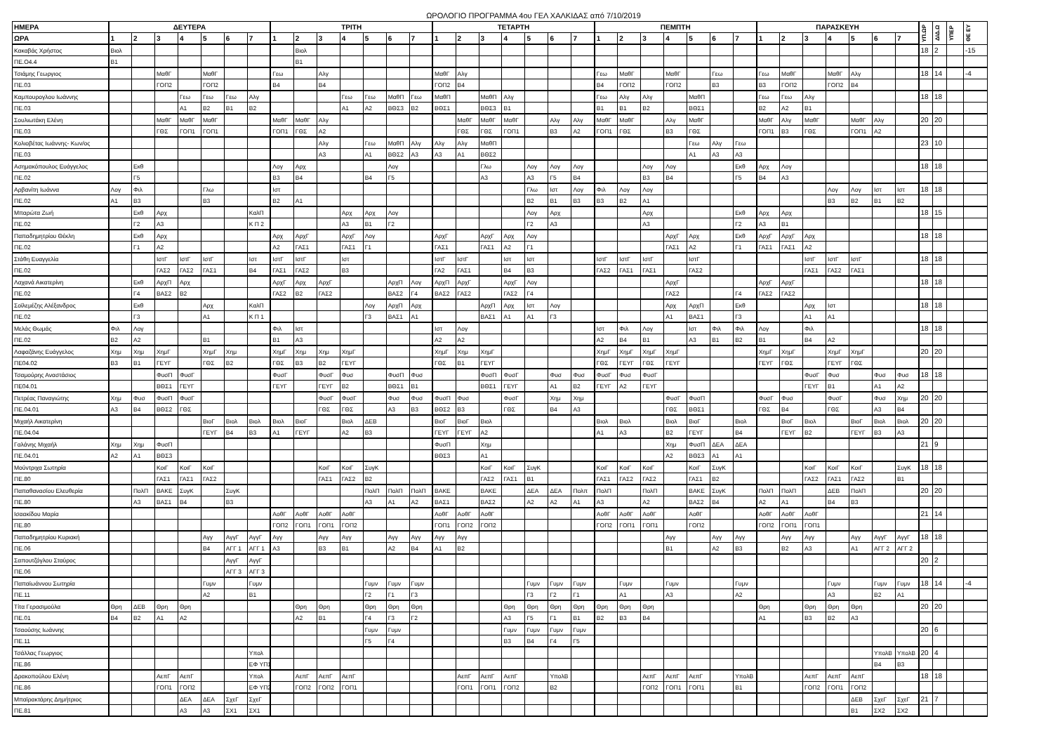ΩΡΟΛΟΓΙΟ ΠΡΟΓΡΑΜΜΑ 4ου ΓΕΛ ΧΑΛΚΙΔΑΣ από 7/10/2019
| ΗΜΕΡΑ | ΔΕΥΤΕΡΑ | | | | | | | ΤΡΙΤΗ | | | | | | | ΤΕΤΑΡΤΗ | | | | | | | ΠΕΜΠΤΗ | | | | | | | ΠΑΡΑΣΚΕΥΗ | | | | | | | ΥΠ.ΩΡ | ΔΙΔ.Ω | ΥΠΕΡ | ΘΕ ΕΥ |
| --- | --- | --- | --- | --- | --- | --- | --- | --- | --- | --- | --- | --- | --- | --- | --- | --- | --- | --- | --- | --- | --- | --- | --- | --- | --- | --- | --- | --- | --- | --- | --- | --- | --- | --- | --- | --- | --- | --- | --- |
| ΩΡΑ | 1 | 2 | 3 | 4 | 5 | 6 | 7 | 1 | 2 | 3 | 4 | 5 | 6 | 7 | 1 | 2 | 3 | 4 | 5 | 6 | 7 | 1 | 2 | 3 | 4 | 5 | 6 | 7 | 1 | 2 | 3 | 4 | 5 | 6 | 7 | | | | |
| Κακαβάς Χρήστος | Βιολ | | | | | | | | Βιολ | | | | | | | | | | | | | | | | | | | | | | | | | | | 18 | 2 | | -15 |
| ΠΕ.Ο4.4 | Β1 | | | | | | | | Β1 | | | | | | | | | | | | | | | | | | | | | | | | | | | | | | |
| Τσιάμης Γεωργιος | | | ΜαθΓ | | ΜαθΓ | | | Γεω | | Αλγ | | | | | ΜαθΓ | Αλγ | | | | | | Γεω | ΜαθΓ | | ΜαθΓ | | Γεω | | Γεω | ΜαθΓ | | ΜαθΓ | Αλγ | | | 18 | 14 | | -4 |
| ΠΕ.03 | | | ΓΟΠ2 | | ΓΟΠ2 | | | Β4 | | Β4 | | | | | ΓΟΠ2 | Β4 | | | | | | Β4 | ΓΟΠ2 | | ΓΟΠ2 | | Β3 | | Β3 | ΓΟΠ2 | | ΓΟΠ2 | Β4 | | | | | | |
| Καμπουρογλου Ιωάννης | | | | Γεω | Γεω | Γεω | Αλγ | | | | Γεω | Γεω | ΜαθΠ | Γεω | ΜαθΠ | | ΜαθΠ | Αλγ | | | | Γεω | Αλγ | Αλγ | | ΜαθΠ | | | Γεω | Γεω | Αλγ | | | | | 18 | 18 | | |
| ΠΕ.03 | | | | Α1 | Β2 | Β1 | Β2 | | | | Α1 | Α2 | ΒΘΣ3 | Β2 | ΒΘΣ1 | | ΒΘΣ3 | Β1 | | | | Β1 | Β1 | Β2 | | ΒΘΣ1 | | | Β2 | Α2 | Β1 | | | | | | | | |
| Σουλιωτάκη Ελένη | | | ΜαθΓ | ΜαθΓ | ΜαθΓ | | | ΜαθΓ | ΜαθΓ | Αλγ | | | | | | ΜαθΓ | ΜαθΓ | ΜαθΓ | | Αλγ | Αλγ | ΜαθΓ | ΜαθΓ | | Αλγ | ΜαθΓ | | | ΜαθΓ | Αλγ | ΜαθΓ | | ΜαθΓ | Αλγ | | 20 | 20 | | |
| ΠΕ.03 | | | ΓΘΣ | ΓΟΠ1 | ΓΟΠ1 | | | ΓΟΠ1 | ΓΘΣ | Α2 | | | | | | ΓΘΣ | ΓΘΣ | ΓΟΠ1 | | Β3 | Α2 | ΓΟΠ1 | ΓΘΣ | | Β3 | ΓΘΣ | | | ΓΟΠ1 | Β3 | ΓΘΣ | | ΓΟΠ1 | Α2 | | | | | |
| Κολιοβέτας Ιωάννης- Κων/ος | | | | | | | | | | Αλγ | | Γεω | ΜαθΠ | Αλγ | Αλγ | Αλγ | ΜαθΠ | | | | | | | | | Γεω | Αλγ | Γεω | | | | | | | | 23 | 10 | | |
| ΠΕ.03 | | | | | | | | | | Α3 | | Α1 | ΒΘΣ2 | Α3 | Α3 | Α1 | ΒΘΣ2 | | | | | | | | | Α1 | Α3 | Α3 | | | | | | | | | | | |
| Ασημακόπουλος Ευάγγελος | | Εκθ | | | | | | Λογ | Αρχ | | | | Λογ | | | | Γλω | | Λογ | Λογ | Λογ | | | Λογ | Λογ | | | Εκθ | Αρχ | Λογ | | | | | | 18 | 18 | | |
| ΠΕ.02 | | Γ5 | | | | | | Β3 | Β4 | | | Β4 | Γ5 | | | | Α3 | | Α3 | Γ5 | Β4 | | | Β3 | Β4 | | | Γ5 | Β4 | Α3 | | | | | | | | | |
| Αρβανίτη Ιωάννα | Λογ | Φιλ | | | Γλω | | | Ιστ | | | | | | | | | | | Γλω | Ιστ | Λογ | Φιλ | Λογ | Λογ | | | | | | | | Λογ | Λογ | Ιστ | Ιστ | 18 | 18 | | |
| ΠΕ.02 | Α1 | Β3 | | | Β3 | | | Β2 | Α1 | | | | | | | | | | Β2 | Β1 | Β3 | Β3 | Β2 | Α1 | | | | | | | | Β3 | Β2 | Β1 | Β2 | | | | |
| Μπαρώτα Ζωή | | Εκθ | Αρχ | | | | ΚαλΠ | | | | Αρχ | Αρχ | Λογ | | | | | | Λογ | Αρχ | | | | Αρχ | | | | Εκθ | Αρχ | Αρχ | | | | | | 18 | 15 | | |
| ΠΕ.02 | | Γ2 | Α3 | | | | Κ Π 2 | | | | Α3 | Β1 | Γ2 | | | | | | Γ2 | Α3 | | | | Α3 | | | | Γ2 | Α3 | Β1 | | | | | | | | | |
| Παπαδημητρίου Θέκλη | | Εκθ | Αρχ | | | | | Αρχ | ΑρχΓ | | ΑρχΓ | Λογ | | | ΑρχΓ | | ΑρχΓ | Αρχ | Λογ | | | | | | ΑρχΓ | Αρχ | | Εκθ | ΑρχΓ | ΑρχΓ | Αρχ | | | | | 18 | 18 | | |
| ΠΕ.02 | | Γ1 | Α2 | | | | | Α2 | ΓΑΣ1 | | ΓΑΣ1 | Γ1 | | | ΓΑΣ1 | | ΓΑΣ1 | Α2 | Γ1 | | | | | | ΓΑΣ1 | Α2 | | Γ1 | ΓΑΣ1 | ΓΑΣ1 | Α2 | | | | | | | | |
| Στάθη Ευαγγελία | | | ΙστΓ | ΙστΓ | ΙστΓ | | Ιστ | ΙστΓ | ΙστΓ | | Ιστ | | | | ΙστΓ | ΙστΓ | | Ιστ | Ιστ | | | ΙστΓ | ΙστΓ | ΙστΓ | | ΙστΓ | | | | | ΙστΓ | ΙστΓ | ΙστΓ | | | 18 | 18 | | |
| ΠΕ.02 | | | ΓΑΣ2 | ΓΑΣ2 | ΓΑΣ1 | | Β4 | ΓΑΣ1 | ΓΑΣ2 | | Β3 | | | | ΓΑ2 | ΓΑΣ1 | | Β4 | Β3 | | | ΓΑΣ2 | ΓΑΣ1 | ΓΑΣ1 | | ΓΑΣ2 | | | | | ΓΑΣ1 | ΓΑΣ2 | ΓΑΣ1 | | | | | | |
| Λαχανά Αικατερίνη | | Εκθ | ΑρχΠ | Αρχ | | | | ΑρχΓ | Αρχ | ΑρχΓ | | | ΑρχΠ | Λογ | ΑρχΠ | ΑρχΓ | | ΑρχΓ | Λογ | | | | | | ΑρχΓ | | | | ΑρχΓ | ΑρχΓ | | | | | | 18 | 18 | | |
| ΠΕ.02 | | Γ4 | ΒΑΣ2 | Β2 | | | | ΓΑΣ2 | Β2 | ΓΑΣ2 | | | ΒΑΣ2 | Γ4 | ΒΑΣ2 | ΓΑΣ2 | | ΓΑΣ2 | Γ4 | | | | | | ΓΑΣ2 | | | Γ4 | ΓΑΣ2 | ΓΑΣ2 | | | | | | | | | |
| Σοϊλεμέζης Αλέξανδρος | | Εκθ | | | Αρχ | | ΚαλΠ | | | | | Λογ | ΑρχΠ | Αρχ | | | ΑρχΠ | Αρχ | Ιστ | Λογ | | | | | Αρχ | ΑρχΠ | | Εκθ | | | Αρχ | Ιστ | | | | 18 | 18 | | |
| ΠΕ.02 | | Γ3 | | | Α1 | | Κ Π 1 | | | | | Γ3 | ΒΑΣ1 | Α1 | | | ΒΑΣ1 | Α1 | Α1 | Γ3 | | | | | Α1 | ΒΑΣ1 | | Γ3 | | | Α1 | Α1 | | | | | | | |
| Μελάς Θωμάς | Φιλ | Λογ | | | | | | Φιλ | Ιστ | | | | | | Ιστ | Λογ | | | | | | Ιστ | Φιλ | Λογ | | Ιστ | Φιλ | Φιλ | Λογ | | Φιλ | | | | | 18 | 18 | | |
| ΠΕ.02 | Β2 | Α2 | | | Β1 | | | Β1 | Α3 | | | | | | Α2 | Α2 | | | | | | Α2 | Β4 | Β1 | | Α3 | Β1 | Β2 | Β1 | | Β4 | Α2 | | | | | | | |
| Λαφαζάνης Ευάγγελος | Χημ | Χημ | ΧημΓ | | ΧημΓ | Χημ | | ΧημΓ | Χημ | Χημ | ΧημΓ | | | | ΧημΓ | Χημ | ΧημΓ | | | | | ΧημΓ | ΧημΓ | ΧημΓ | ΧημΓ | | | | ΧημΓ | ΧημΓ | | ΧημΓ | ΧημΓ | | | 20 | 20 | | |
| ΠΕ04.02 | Β3 | Β1 | ΓΕΥΓ | | ΓΘΣ | Β2 | | ΓΘΣ | Β3 | Β2 | ΓΕΥΓ | | | | ΓΘΣ | Β1 | ΓΕΥΓ | | | | | ΓΘΣ | ΓΕΥΓ | ΓΘΣ | ΓΕΥΓ | | | | ΓΕΥΓ | ΓΘΣ | | ΓΕΥΓ | ΓΘΣ | | | | | | |
| Τσαμούρης Αναστάσιος | | | ΦυσΠ | ΦυσΓ | | | | ΦυσΓ | | ΦυσΓ | Φυσ | | ΦυσΠ | Φυσ | | | ΦυσΠ | ΦυσΓ | | Φυσ | Φυσ | ΦυσΓ | Φυσ | ΦυσΓ | | | | | | | ΦυσΓ | Φυσ | | Φυσ | Φυσ | 18 | 18 | | |
| ΠΕ04.01 | | | ΒΘΣ1 | ΓΕΥΓ | | | | ΓΕΥΓ | | ΓΕΥΓ | Β2 | | ΒΘΣ1 | Β1 | | | ΒΘΣ1 | ΓΕΥΓ | | Α1 | Β2 | ΓΕΥΓ | Α2 | ΓΕΥΓ | | | | | | | ΓΕΥΓ | Β1 | | Α1 | Α2 | | | | |
| Πετρέας Παναγιώτης | Χημ | Φυσ | ΦυσΠ | ΦυσΓ | | | | | | ΦυσΓ | ΦυσΓ | | Φυσ | Φυσ | ΦυσΠ | Φυσ | | ΦυσΓ | | Χημ | Χημ | | | | ΦυσΓ | ΦυσΠ | | | ΦυσΓ | Φυσ | | ΦυσΓ | | Φυσ | Χημ | 20 | 20 | | |
| ΠΕ.04.01 | Α3 | Β4 | ΒΘΣ2 | ΓΘΣ | | | | | | ΓΘΣ | ΓΘΣ | | Α3 | Β3 | ΒΘΣ2 | Β3 | | ΓΘΣ | | Β4 | Α3 | | | | ΓΘΣ | ΒΘΣ1 | | | ΓΘΣ | Β4 | | ΓΘΣ | | Α3 | Β4 | | | | |
| Μιχαήλ Αικατερίνη | | | | | ΒιοΓ | Βιολ | Βιολ | Βιολ | ΒιοΓ | | Βιολ | ΔΕΒ | | | ΒιοΓ | ΒιοΓ | Βιολ | | | | | Βιολ | Βιολ | | Βιολ | ΒιοΓ | | Βιολ | | ΒιοΓ | Βιολ | | ΒιοΓ | Βιολ | Βιολ | 20 | 20 | | |
| ΠΕ.04.04 | | | | | ΓΕΥΓ | Β4 | Β3 | Α1 | ΓΕΥΓ | | Α2 | Β3 | | | ΓΕΥΓ | ΓΕΥΓ | Α2 | | | | | Α1 | Α3 | | Β2 | ΓΕΥΓ | | Β4 | | ΓΕΥΓ | Β2 | | ΓΕΥΓ | Β3 | Α3 | | | | |
| Γαλάνης Μιχαήλ | Χημ | Χημ | ΦυσΠ | | | | | | | | | | | | ΦυσΠ | | Χημ | | | | | | | | Χημ | ΦυσΠ | ΔΕΑ | ΔΕΑ | | | | | | | | 21 | 9 | | |
| ΠΕ.04.01 | Α2 | Α1 | ΒΘΣ3 | | | | | | | | | | | | ΒΘΣ3 | | Α1 | | | | | | | | Α2 | ΒΘΣ3 | Α1 | Α1 | | | | | | | | | | | |
| Μούντριχα Σωτηρία | | | ΚοιΓ | ΚοιΓ | ΚοιΓ | | | | | ΚοιΓ | ΚοιΓ | ΣυγΚ | | | | | ΚοιΓ | ΚοιΓ | ΣυγΚ | | | ΚοιΓ | ΚοιΓ | ΚοιΓ | | ΚοιΓ | ΣυγΚ | | | | ΚοιΓ | ΚοιΓ | ΚοιΓ | | ΣυγΚ | 18 | 18 | | |
| ΠΕ.80 | | | ΓΑΣ1 | ΓΑΣ1 | ΓΑΣ2 | | | | | ΓΑΣ1 | ΓΑΣ2 | Β2 | | | | | ΓΑΣ2 | ΓΑΣ1 | Β1 | | | ΓΑΣ1 | ΓΑΣ2 | ΓΑΣ2 | | ΓΑΣ1 | Β2 | | | | ΓΑΣ2 | ΓΑΣ1 | ΓΑΣ2 | | Β1 | | | | |
| Παπαθανασίου Ελευθερία | | ΠολΠ | ΒΑΚΕ | ΣυγΚ | | ΣυγΚ | | | | | | ΠολΠ | ΠολΠ | ΠολΠ | ΒΑΚΕ | | ΒΑΚΕ | | ΔΕΑ | ΔΕΑ | Πολπ | ΠολΠ | | ΠολΠ | | ΒΑΚΕ | ΣυγΚ | | ΠολΠ | ΠολΠ | | ΔΕΒ | ΠολΠ | | | 20 | 20 | | |
| ΠΕ.80 | | Α3 | ΒΑΣ1 | Β4 | | Β3 | | | | | | Α3 | Α1 | Α2 | ΒΑΣ1 | | ΒΑΣ2 | | Α2 | Α2 | Α1 | Α3 | | Α2 | | ΒΑΣ2 | Β4 | | Α2 | Α1 | | Β4 | Β3 | | | | | | |
| Ισαακίδου Μαρία | | | | | | | | ΑοθΓ | ΑοθΓ | ΑοθΓ | ΑοθΓ | | | | ΑοθΓ | ΑοθΓ | ΑοθΓ | | | | | ΑοθΓ | ΑοθΓ | ΑοθΓ | | ΑοθΓ | | | ΑοθΓ | ΑοθΓ | ΑοθΓ | | | | | 21 | 14 | | |
| ΠΕ.80 | | | | | | | | ΓΟΠ2 | ΓΟΠ1 | ΓΟΠ1 | ΓΟΠ2 | | | | ΓΟΠ1 | ΓΟΠ2 | ΓΟΠ2 | | | | | ΓΟΠ2 | ΓΟΠ1 | ΓΟΠ1 | | ΓΟΠ2 | | | ΓΟΠ2 | ΓΟΠ1 | ΓΟΠ1 | | | | | | | | |
| Παπαδημητρίου Κυριακή | | | | | Αγγ | ΑγγΓ | ΑγγΓ | Αγγ | | Αγγ | Αγγ | | Αγγ | Αγγ | Αγγ | Αγγ | | | | | | | | | Αγγ | | Αγγ | Αγγ | | Αγγ | Αγγ | | Αγγ | ΑγγΓ | ΑγγΓ | 18 | 18 | | |
| ΠΕ.06 | | | | | Β4 | ΑΓΓ 1 | ΑΓΓ 1 | Α3 | | Β3 | Β1 | | Α2 | Β4 | Α1 | Β2 | | | | | | | | | Β1 | | Α2 | Β3 | | Β2 | Α3 | | Α1 | ΑΓΓ 2 | ΑΓΓ 2 | | | | |
| Σαπουτζόγλου Σταύρος | | | | | | ΑγγΓ | ΑγγΓ | | | | | | | | | | | | | | | | | | | | | | | | | | | | | 20 | 2 | | |
| ΠΕ.06 | | | | | | ΑΓΓ 3 | ΑΓΓ 3 | | | | | | | | | | | | | | | | | | | | | | | | | | | | | | | | |
| Παπαϊωάννου Σωτηρία | | | | | Γυμν | | Γυμν | | | | | Γυμν | Γυμν | Γυμν | | | | | Γυμν | Γυμν | Γυμν | | Γυμν | | Γυμν | | | Γυμν | | | | Γυμν | | Γυμν | Γυμν | 18 | 14 | | -4 |
| ΠΕ.11 | | | | | Α2 | | Β1 | | | | | Γ2 | Γ1 | Γ3 | | | | | Γ3 | Γ2 | Γ1 | | Α1 | | Α3 | | | Α2 | | | | Α3 | | Β2 | Α1 | | | | |
| Τίτα Γερασιμούλα | Θρη | ΔΕΒ | Θρη | Θρη | | | | | Θρη | Θρη | | Θρη | Θρη | Θρη | | | | Θρη | Θρη | Θρη | Θρη | Θρη | Θρη | Θρη | | | | | Θρη | | Θρη | Θρη | Θρη | | | 20 | 20 | | |
| ΠΕ.01 | Β4 | Β2 | Α1 | Α2 | | | | | Α2 | Β1 | | Γ4 | Γ3 | Γ2 | | | | Α3 | Γ5 | Γ1 | Β1 | Β2 | Β3 | Β4 | | | | | Α1 | | Β3 | Β2 | Α3 | | | | | | |
| Τσαούσης Ιωάννης | | | | | | | | | | | | Γυμν | Γυμν | | | | | Γυμν | Γυμν | Γυμν | Γυμν | | | | | | | | | | | | | | | 20 | 6 | | |
| ΠΕ.11 | | | | | | | | | | | | Γ5 | Γ4 | | | | | Β3 | Β4 | Γ4 | Γ5 | | | | | | | | | | | | | | | | | | |
| Τσάλλας Γεωργιος | | | | | | | Υπολ | | | | | | | | | | | | | | | | | | | | | | | | | | | ΥπολΒ | ΥπολΒ | 20 | 4 | | |
| ΠΕ.86 | | | | | | | ΕΦ ΥΠ1 | | | | | | | | | | | | | | | | | | | | | | | | | | | Β4 | Β3 | | | | |
| Δρακοπούλου Ελένη | | | ΑεπΓ | ΑεπΓ | | | Υπολ | | ΑεπΓ | ΑεπΓ | ΑεπΓ | | | | | ΑεπΓ | ΑεπΓ | ΑεπΓ | | ΥπολΒ | | | | ΑεπΓ | ΑεπΓ | ΑεπΓ | | ΥπολΒ | | | ΑεπΓ | ΑεπΓ | ΑεπΓ | | | 18 | 18 | | |
| ΠΕ.86 | | | ΓΟΠ1 | ΓΟΠ2 | | | ΕΦ ΥΠ2 | | ΓΟΠ2 | ΓΟΠ2 | ΓΟΠ1 | | | | | ΓΟΠ1 | ΓΟΠ1 | ΓΟΠ2 | | Β2 | | | | ΓΟΠ2 | ΓΟΠ1 | ΓΟΠ1 | | Β1 | | | ΓΟΠ2 | ΓΟΠ1 | ΓΟΠ2 | | | | | | |
| Μπαϊρακτάρης Δημήτριος | | | | ΔΕΑ | ΔΕΑ | ΣχεΓ | ΣχεΓ | | | | | | | | | | | | | | | | | | | | | | | | | | ΔΕΒ | ΣχεΓ | ΣχεΓ | 21 | 7 | | |
| ΠΕ.81 | | | | Α3 | Α3 | ΣΧ1 | ΣΧ1 | | | | | | | | | | | | | | | | | | | | | | | | | | Β1 | ΣΧ2 | ΣΧ2 | | | | |